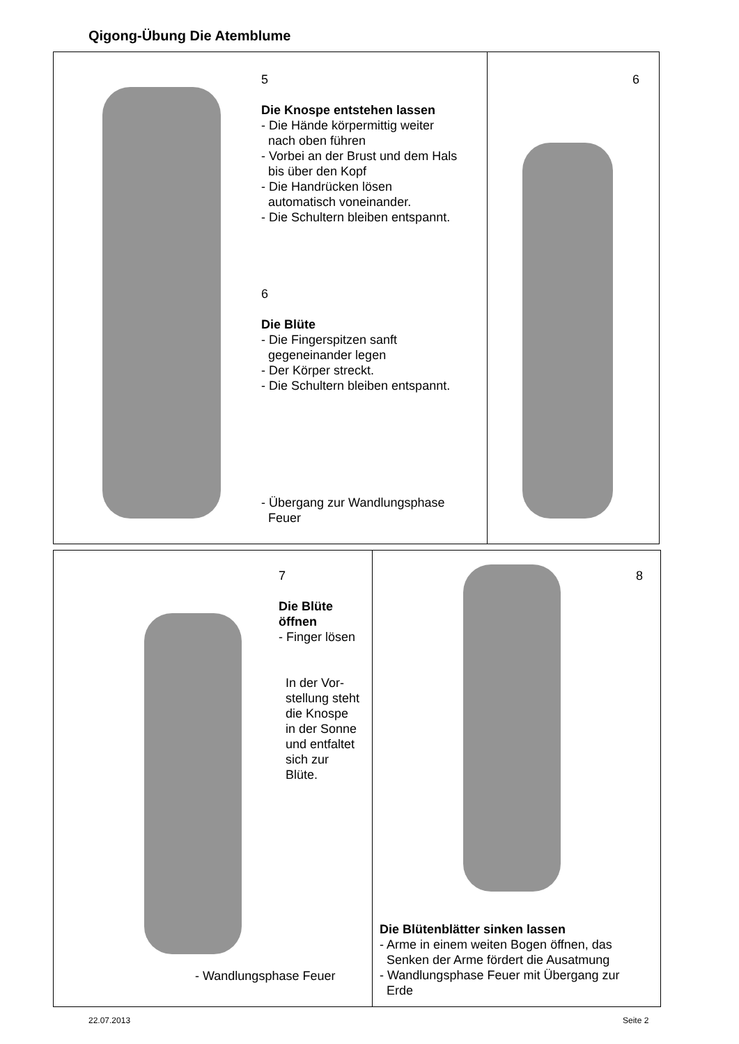Qigong-Übung Die Atemblume
5
Die Knospe entstehen lassen
- Die Hände körpermittig weiter
nach oben führen
- Vorbei an der Brust und dem Hals
bis über den Kopf
- Die Handrücken lösen
automatisch voneinander.
- Die Schultern bleiben entspannt.
6
Die Blüte
- Die Fingerspitzen sanft
gegeneinander legen
- Der Körper streckt.
- Die Schultern bleiben entspannt.
- Übergang zur Wandlungsphase
Feuer
6
7
Die Blüte öffnen
- Finger lösen
In der Vor-
stellung steht
die Knospe
in der Sonne
und entfaltet
sich zur
Blüte.
- Wandlungsphase Feuer
8
Die Blütenblätter sinken lassen
- Arme in einem weiten Bogen öffnen, das
Senken der Arme fördert die Ausatmung
- Wandlungsphase Feuer mit Übergang zur
Erde
22.07.2013 Seite 2